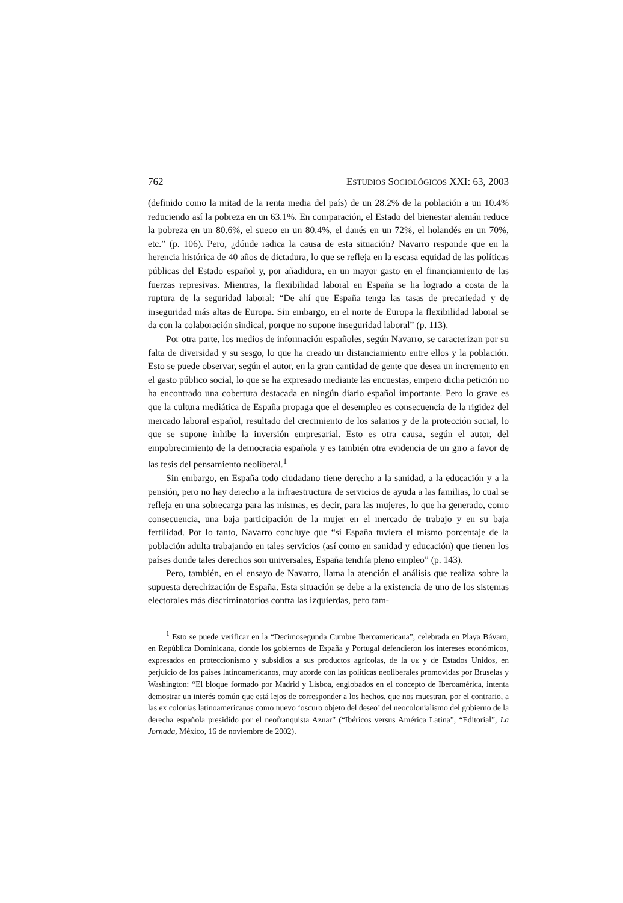762 ESTUDIOS SOCIOLÓGICOS XXI: 63, 2003
(definido como la mitad de la renta media del país) de un 28.2% de la población a un 10.4% reduciendo así la pobreza en un 63.1%. En comparación, el Estado del bienestar alemán reduce la pobreza en un 80.6%, el sueco en un 80.4%, el danés en un 72%, el holandés en un 70%, etc.” (p. 106). Pero, ¿dónde radica la causa de esta situación? Navarro responde que en la herencia histórica de 40 años de dictadura, lo que se refleja en la escasa equidad de las políticas públicas del Estado español y, por añadidura, en un mayor gasto en el financiamiento de las fuerzas represivas. Mientras, la flexibilidad laboral en España se ha logrado a costa de la ruptura de la seguridad laboral: “De ahí que España tenga las tasas de precariedad y de inseguridad más altas de Europa. Sin embargo, en el norte de Europa la flexibilidad laboral se da con la colaboración sindical, porque no supone inseguridad laboral” (p. 113).
Por otra parte, los medios de información españoles, según Navarro, se caracterizan por su falta de diversidad y su sesgo, lo que ha creado un distanciamiento entre ellos y la población. Esto se puede observar, según el autor, en la gran cantidad de gente que desea un incremento en el gasto público social, lo que se ha expresado mediante las encuestas, empero dicha petición no ha encontrado una cobertura destacada en ningún diario español importante. Pero lo grave es que la cultura mediática de España propaga que el desempleo es consecuencia de la rigidez del mercado laboral español, resultado del crecimiento de los salarios y de la protección social, lo que se supone inhibe la inversión empresarial. Esto es otra causa, según el autor, del empobrecimiento de la democracia española y es también otra evidencia de un giro a favor de las tesis del pensamiento neoliberal.<sup>1</sup>
Sin embargo, en España todo ciudadano tiene derecho a la sanidad, a la educación y a la pensión, pero no hay derecho a la infraestructura de servicios de ayuda a las familias, lo cual se refleja en una sobrecarga para las mismas, es decir, para las mujeres, lo que ha generado, como consecuencia, una baja participación de la mujer en el mercado de trabajo y en su baja fertilidad. Por lo tanto, Navarro concluye que “si España tuviera el mismo porcentaje de la población adulta trabajando en tales servicios (así como en sanidad y educación) que tienen los países donde tales derechos son universales, España tendría pleno empleo” (p. 143).
Pero, también, en el ensayo de Navarro, llama la atención el análisis que realiza sobre la supuesta derechización de España. Esta situación se debe a la existencia de uno de los sistemas electorales más discriminatorios contra las izquierdas, pero tam-
<sup>1</sup> Esto se puede verificar en la “Decimosegunda Cumbre Iberoamericana”, celebrada en Playa Bávaro, en República Dominicana, donde los gobiernos de España y Portugal defendieron los intereses económicos, expresados en proteccionismo y subsidios a sus productos agrícolas, de la UE y de Estados Unidos, en perjuicio de los países latinoamericanos, muy acorde con las políticas neoliberales promovidas por Bruselas y Washington: “El bloque formado por Madrid y Lisboa, englobados en el concepto de Iberoamérica, intenta demostrar un interés común que está lejos de corresponder a los hechos, que nos muestran, por el contrario, a las ex colonias latinoamericanas como nuevo ‘oscuro objeto del deseo’ del neocolonialismo del gobierno de la derecha española presidido por el neofranquista Aznar” (“Ibéricos versus América Latina”, “Editorial”, La Jornada, México, 16 de noviembre de 2002).